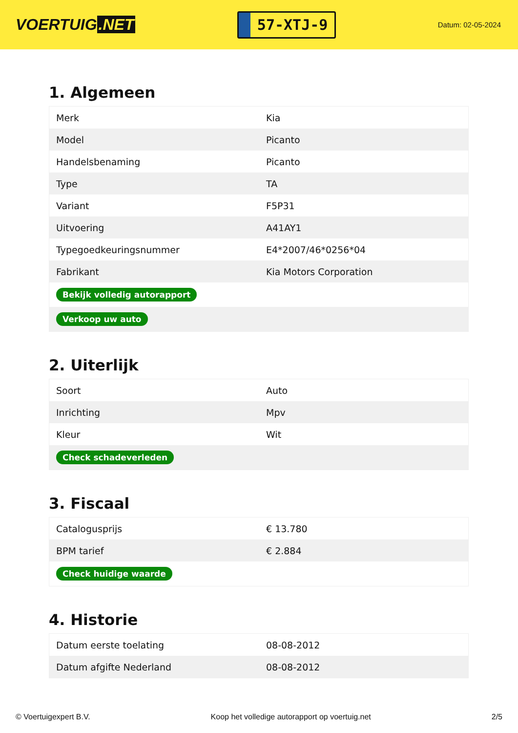VOERTUIG.NET
57-XTJ-9
Datum: 02-05-2024
1. Algemeen
| Merk | Kia |
| Model | Picanto |
| Handelsbenaming | Picanto |
| Type | TA |
| Variant | F5P31 |
| Uitvoering | A41AY1 |
| Typegoedkeuringsnummer | E4*2007/46*0256*04 |
| Fabrikant | Kia Motors Corporation |
| Bekijk volledig autorapport | |
| Verkoop uw auto | |
2. Uiterlijk
| Soort | Auto |
| Inrichting | Mpv |
| Kleur | Wit |
| Check schadeverleden | |
3. Fiscaal
| Catalogusprijs | € 13.780 |
| BPM tarief | € 2.884 |
| Check huidige waarde | |
4. Historie
| Datum eerste toelating | 08-08-2012 |
| Datum afgifte Nederland | 08-08-2012 |
© Voertuigexpert B.V. Koop het volledige autorapport op voertuig.net 2/5